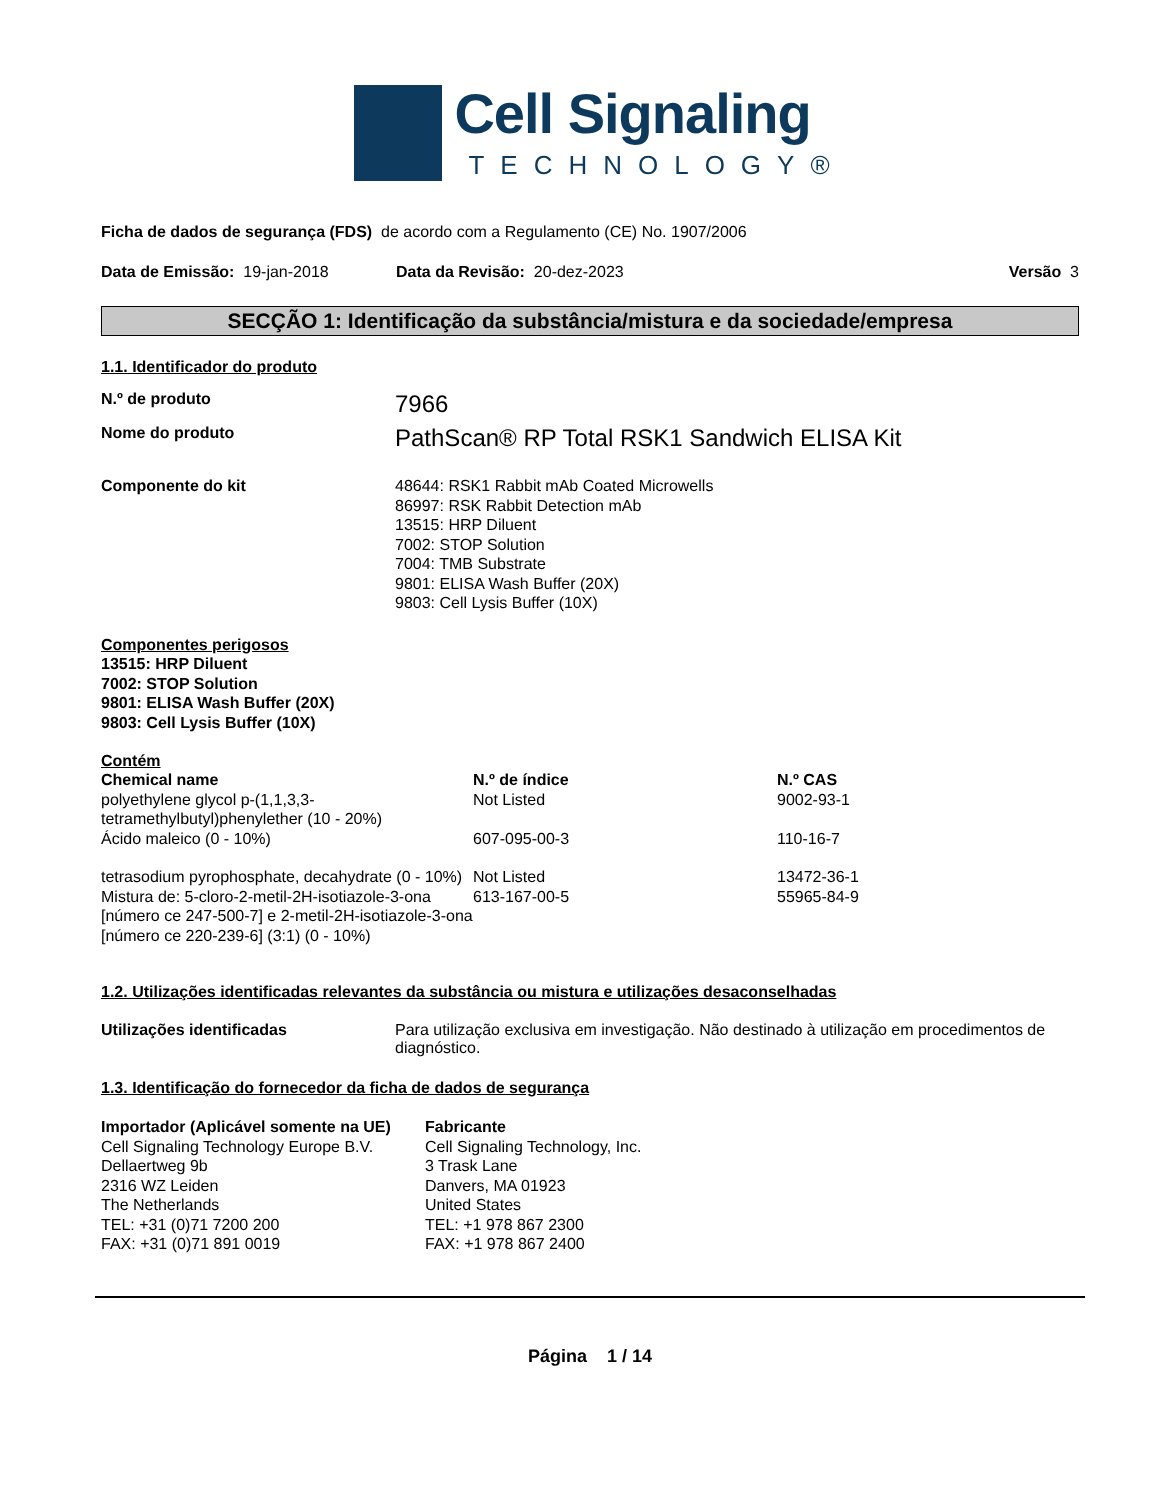Cell Signaling
TECHNOLOGY®
Ficha de dados de segurança (FDS) de acordo com a Regulamento (CE) No. 1907/2006
Data de Emissão: 19-jan-2018 Data da Revisão: 20-dez-2023 Versão 3
SECÇÃO 1: Identificação da substância/mistura e da sociedade/empresa
1.1. Identificador do produto
N.º de produto
7966
Nome do produto
PathScan® RP Total RSK1 Sandwich ELISA Kit
Componente do kit 48644: RSK1 Rabbit mAb Coated Microwells
86997: RSK Rabbit Detection mAb
13515: HRP Diluent
7002: STOP Solution
7004: TMB Substrate
9801: ELISA Wash Buffer (20X)
9803: Cell Lysis Buffer (10X)
Componentes perigosos
13515: HRP Diluent
7002: STOP Solution
9801: ELISA Wash Buffer (20X)
9803: Cell Lysis Buffer (10X)
Contém
| Chemical name | N.º de índice | N.º CAS |
| --- | --- | --- |
| polyethylene glycol p-(1,1,3,3-tetramethylbutyl)phenylether (10 - 20%) | Not Listed | 9002-93-1 |
| Ácido maleico (0 - 10%) | 607-095-00-3 | 110-16-7 |
| tetrasodium pyrophosphate, decahydrate (0 - 10%) | Not Listed | 13472-36-1 |
| Mistura de: 5-cloro-2-metil-2H-isotiazole-3-ona [número ce 247-500-7] e 2-metil-2H-isotiazole-3-ona [número ce 220-239-6] (3:1) (0 - 10%) | 613-167-00-5 | 55965-84-9 |
1.2. Utilizações identificadas relevantes da substância ou mistura e utilizações desaconselhadas
Utilizações identificadas Para utilização exclusiva em investigação. Não destinado à utilização em procedimentos de diagnóstico.
1.3. Identificação do fornecedor da ficha de dados de segurança
Importador (Aplicável somente na UE)
Cell Signaling Technology Europe B.V.
Dellaertweg 9b
2316 WZ Leiden
The Netherlands
TEL: +31 (0)71 7200 200
FAX: +31 (0)71 891 0019
Fabricante
Cell Signaling Technology, Inc.
3 Trask Lane
Danvers, MA 01923
United States
TEL: +1 978 867 2300
FAX: +1 978 867 2400
Página 1 / 14